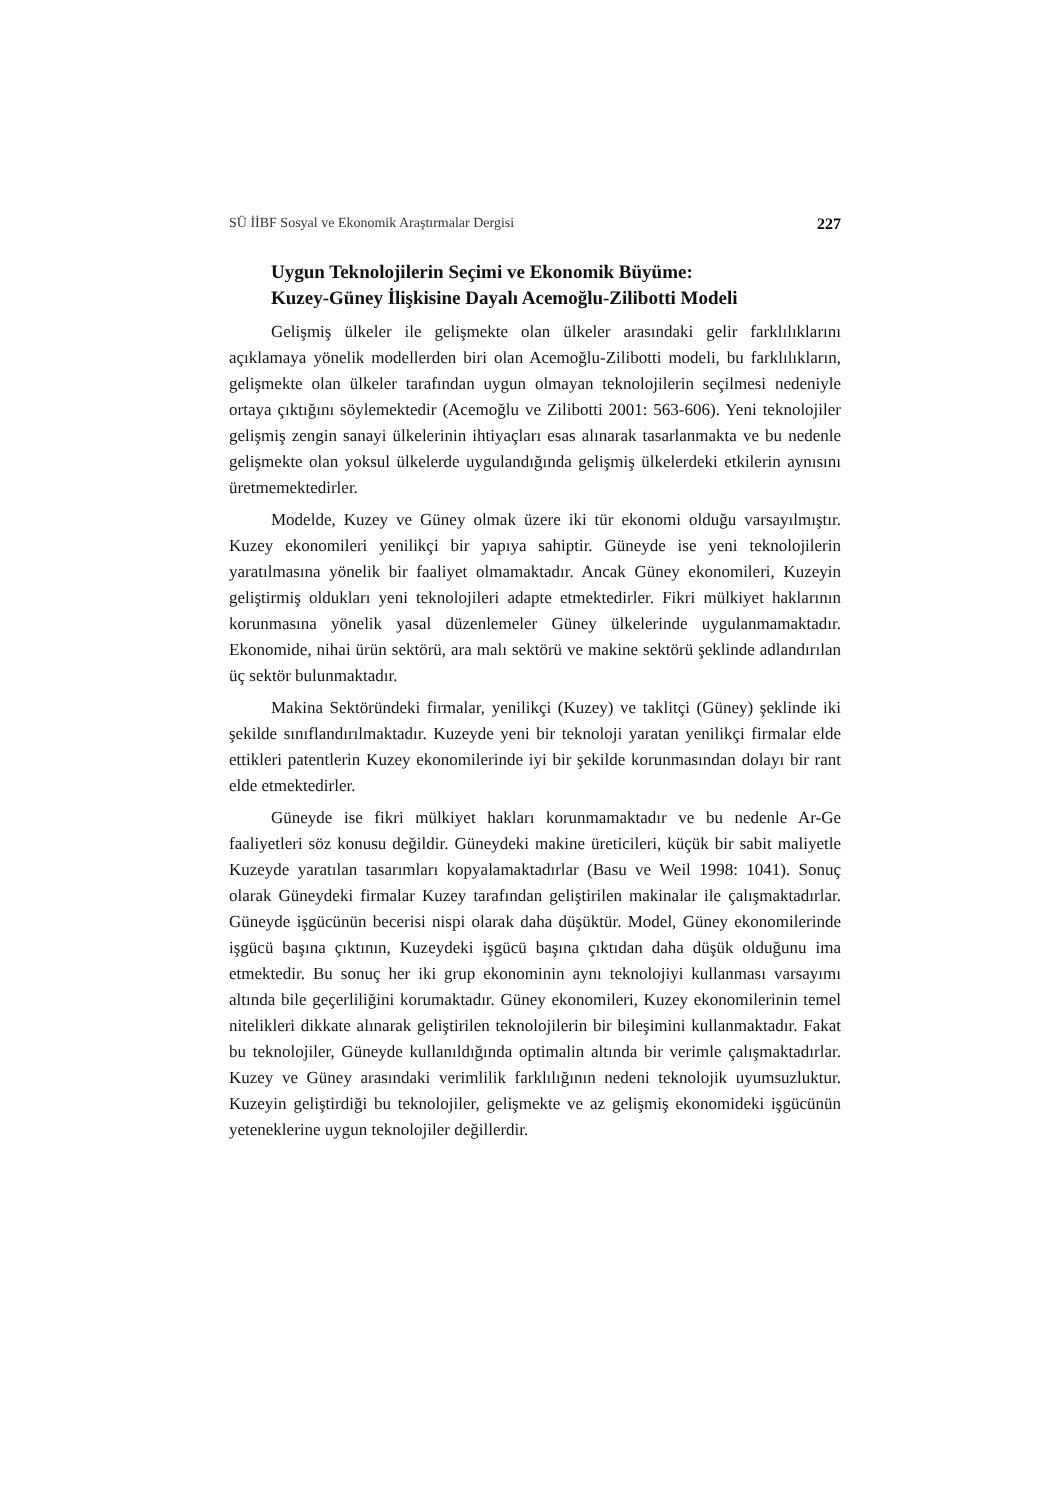SÜ İİBF Sosyal ve Ekonomik Araştırmalar Dergisi 227
Uygun Teknolojilerin Seçimi ve Ekonomik Büyüme:
Kuzey-Güney İlişkisine Dayalı Acemoğlu-Zilibotti Modeli
Gelişmiş ülkeler ile gelişmekte olan ülkeler arasındaki gelir farklılıklarını açıklamaya yönelik modellerden biri olan Acemoğlu-Zilibotti modeli, bu farklılıkların, gelişmekte olan ülkeler tarafından uygun olmayan teknolojilerin seçilmesi nedeniyle ortaya çıktığını söylemektedir (Acemoğlu ve Zilibotti 2001: 563-606). Yeni teknolojiler gelişmiş zengin sanayi ülkelerinin ihtiyaçları esas alınarak tasarlanmakta ve bu nedenle gelişmekte olan yoksul ülkelerde uygulandığında gelişmiş ülkelerdeki etkilerin aynısını üretmemektedirler.
Modelde, Kuzey ve Güney olmak üzere iki tür ekonomi olduğu varsayılmıştır. Kuzey ekonomileri yenilikçi bir yapıya sahiptir. Güneyde ise yeni teknolojilerin yaratılmasına yönelik bir faaliyet olmamaktadır. Ancak Güney ekonomileri, Kuzeyin geliştirmiş oldukları yeni teknolojileri adapte etmektedirler. Fikri mülkiyet haklarının korunmasına yönelik yasal düzenlemeler Güney ülkelerinde uygulanmamaktadır. Ekonomide, nihai ürün sektörü, ara malı sektörü ve makine sektörü şeklinde adlandırılan üç sektör bulunmaktadır.
Makina Sektöründeki firmalar, yenilikçi (Kuzey) ve taklitçi (Güney) şeklinde iki şekilde sınıflandırılmaktadır. Kuzeyde yeni bir teknoloji yaratan yenilikçi firmalar elde ettikleri patentlerin Kuzey ekonomilerinde iyi bir şekilde korunmasından dolayı bir rant elde etmektedirler.
Güneyde ise fikri mülkiyet hakları korunmamaktadır ve bu nedenle Ar-Ge faaliyetleri söz konusu değildir. Güneydeki makine üreticileri, küçük bir sabit maliyetle Kuzeyde yaratılan tasarımları kopyalamaktadırlar (Basu ve Weil 1998: 1041). Sonuç olarak Güneydeki firmalar Kuzey tarafından geliştirilen makinalar ile çalışmaktadırlar. Güneyde işgücünün becerisi nispi olarak daha düşüktür. Model, Güney ekonomilerinde işgücü başına çıktının, Kuzeydeki işgücü başına çıktıdan daha düşük olduğunu ima etmektedir. Bu sonuç her iki grup ekonominin aynı teknolojiyi kullanması varsayımı altında bile geçerliliğini korumaktadır. Güney ekonomileri, Kuzey ekonomilerinin temel nitelikleri dikkate alınarak geliştirilen teknolojilerin bir bileşimini kullanmaktadır. Fakat bu teknolojiler, Güneyde kullanıldığında optimalin altında bir verimle çalışmaktadırlar. Kuzey ve Güney arasındaki verimlilik farklılığının nedeni teknolojik uyumsuzluktur. Kuzeyin geliştirdiği bu teknolojiler, gelişmekte ve az gelişmiş ekonomideki işgücünün yeteneklerine uygun teknolojiler değillerdir.